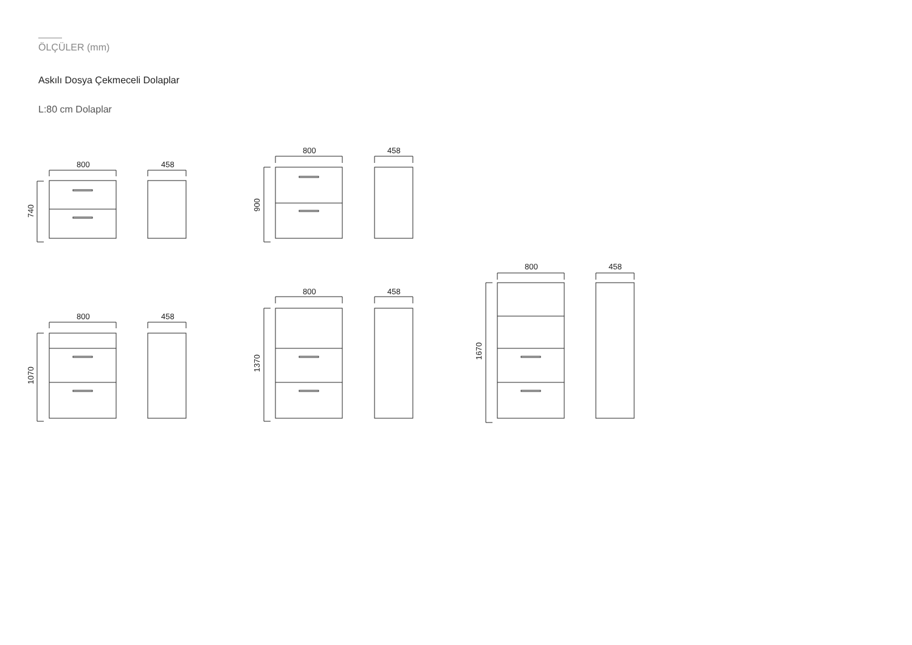ÖLÇÜLER (mm)
Askılı Dosya Çekmeceli Dolaplar
L:80 cm Dolaplar
800
458
740
800
458
900
800
458
1070
800
458
1370
800
458
1670